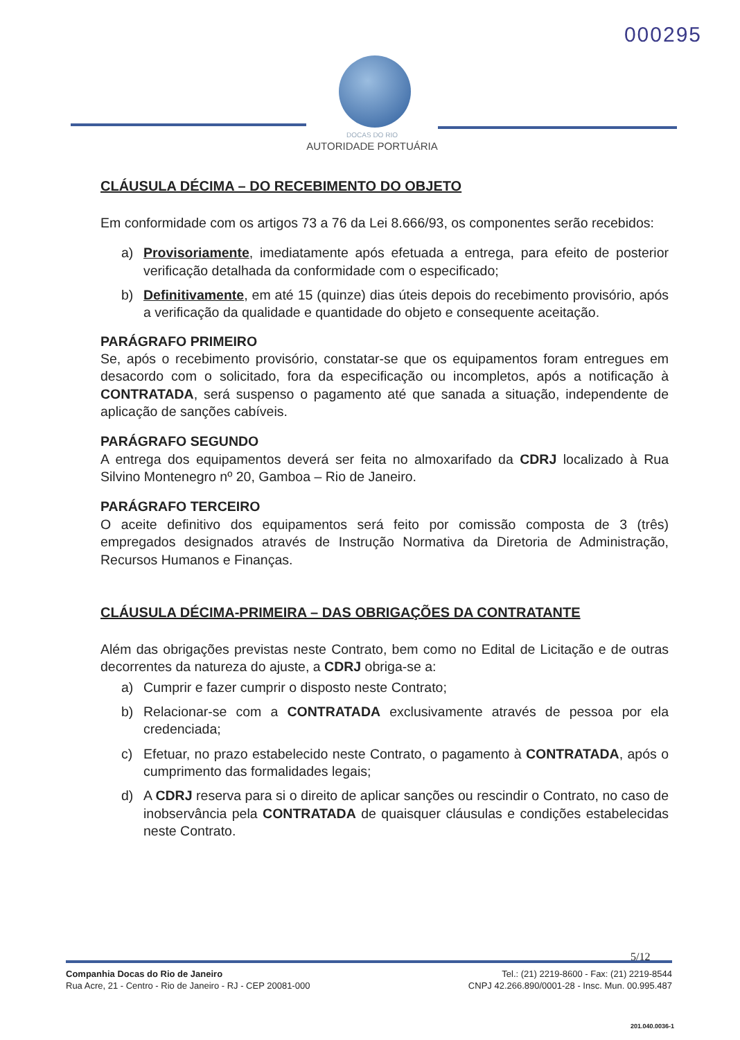000295
DOCAS DO RIO
AUTORIDADE PORTUÁRIA
CLÁUSULA DÉCIMA – DO RECEBIMENTO DO OBJETO
Em conformidade com os artigos 73 a 76 da Lei 8.666/93, os componentes serão recebidos:
a) Provisoriamente, imediatamente após efetuada a entrega, para efeito de posterior verificação detalhada da conformidade com o especificado;
b) Definitivamente, em até 15 (quinze) dias úteis depois do recebimento provisório, após a verificação da qualidade e quantidade do objeto e consequente aceitação.
PARÁGRAFO PRIMEIRO
Se, após o recebimento provisório, constatar-se que os equipamentos foram entregues em desacordo com o solicitado, fora da especificação ou incompletos, após a notificação à CONTRATADA, será suspenso o pagamento até que sanada a situação, independente de aplicação de sanções cabíveis.
PARÁGRAFO SEGUNDO
A entrega dos equipamentos deverá ser feita no almoxarifado da CDRJ localizado à Rua Silvino Montenegro nº 20, Gamboa – Rio de Janeiro.
PARÁGRAFO TERCEIRO
O aceite definitivo dos equipamentos será feito por comissão composta de 3 (três) empregados designados através de Instrução Normativa da Diretoria de Administração, Recursos Humanos e Finanças.
CLÁUSULA DÉCIMA-PRIMEIRA – DAS OBRIGAÇÕES DA CONTRATANTE
Além das obrigações previstas neste Contrato, bem como no Edital de Licitação e de outras decorrentes da natureza do ajuste, a CDRJ obriga-se a:
a) Cumprir e fazer cumprir o disposto neste Contrato;
b) Relacionar-se com a CONTRATADA exclusivamente através de pessoa por ela credenciada;
c) Efetuar, no prazo estabelecido neste Contrato, o pagamento à CONTRATADA, após o cumprimento das formalidades legais;
d) A CDRJ reserva para si o direito de aplicar sanções ou rescindir o Contrato, no caso de inobservância pela CONTRATADA de quaisquer cláusulas e condições estabelecidas neste Contrato.
5/12
Companhia Docas do Rio de Janeiro
Rua Acre, 21 - Centro - Rio de Janeiro - RJ - CEP 20081-000
Tel.: (21) 2219-8600 - Fax: (21) 2219-8544
CNPJ 42.266.890/0001-28 - Insc. Mun. 00.995.487
201.040.0036-1